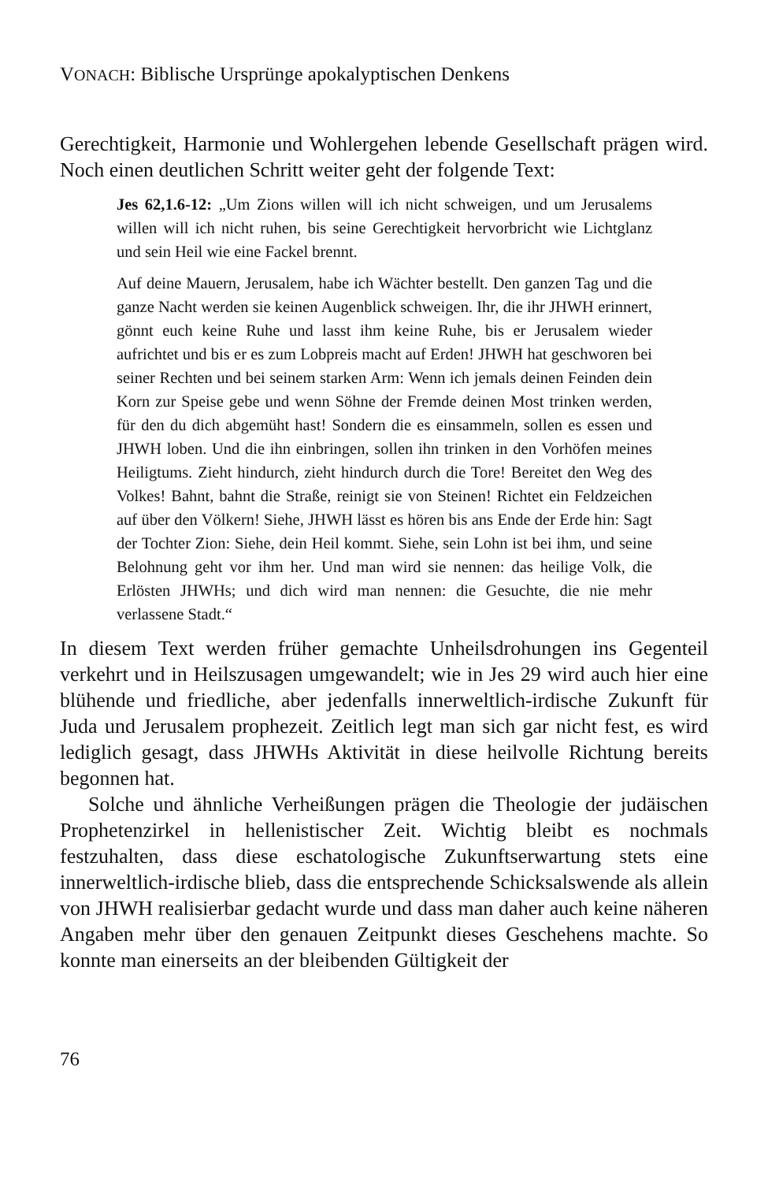VONACH: Biblische Ursprünge apokalyptischen Denkens
Gerechtigkeit, Harmonie und Wohlergehen lebende Gesellschaft prägen wird. Noch einen deutlichen Schritt weiter geht der folgende Text:
Jes 62,1.6-12: „Um Zions willen will ich nicht schweigen, und um Jerusalems willen will ich nicht ruhen, bis seine Gerechtigkeit hervorbricht wie Lichtglanz und sein Heil wie eine Fackel brennt.
Auf deine Mauern, Jerusalem, habe ich Wächter bestellt. Den ganzen Tag und die ganze Nacht werden sie keinen Augenblick schweigen. Ihr, die ihr JHWH erinnert, gönnt euch keine Ruhe und lasst ihm keine Ruhe, bis er Jerusalem wieder aufrichtet und bis er es zum Lobpreis macht auf Erden! JHWH hat geschworen bei seiner Rechten und bei seinem starken Arm: Wenn ich jemals deinen Feinden dein Korn zur Speise gebe und wenn Söhne der Fremde deinen Most trinken werden, für den du dich abgemüht hast! Sondern die es einsammeln, sollen es essen und JHWH loben. Und die ihn einbringen, sollen ihn trinken in den Vorhöfen meines Heiligtums. Zieht hindurch, zieht hindurch durch die Tore! Bereitet den Weg des Volkes! Bahnt, bahnt die Straße, reinigt sie von Steinen! Richtet ein Feldzeichen auf über den Völkern! Siehe, JHWH lässt es hören bis ans Ende der Erde hin: Sagt der Tochter Zion: Siehe, dein Heil kommt. Siehe, sein Lohn ist bei ihm, und seine Belohnung geht vor ihm her. Und man wird sie nennen: das heilige Volk, die Erlösten JHWHs; und dich wird man nennen: die Gesuchte, die nie mehr verlassene Stadt.“
In diesem Text werden früher gemachte Unheilsdrohungen ins Gegenteil verkehrt und in Heilszusagen umgewandelt; wie in Jes 29 wird auch hier eine blühende und friedliche, aber jedenfalls innerweltlich-irdische Zukunft für Juda und Jerusalem prophezeit. Zeitlich legt man sich gar nicht fest, es wird lediglich gesagt, dass JHWHs Aktivität in diese heilvolle Richtung bereits begonnen hat.
Solche und ähnliche Verheißungen prägen die Theologie der judäischen Prophetenzirkel in hellenistischer Zeit. Wichtig bleibt es nochmals festzuhalten, dass diese eschatologische Zukunftserwartung stets eine innerweltlich-irdische blieb, dass die entsprechende Schicksalswende als allein von JHWH realisierbar gedacht wurde und dass man daher auch keine näheren Angaben mehr über den genauen Zeitpunkt dieses Geschehens machte. So konnte man einerseits an der bleibenden Gültigkeit der
76